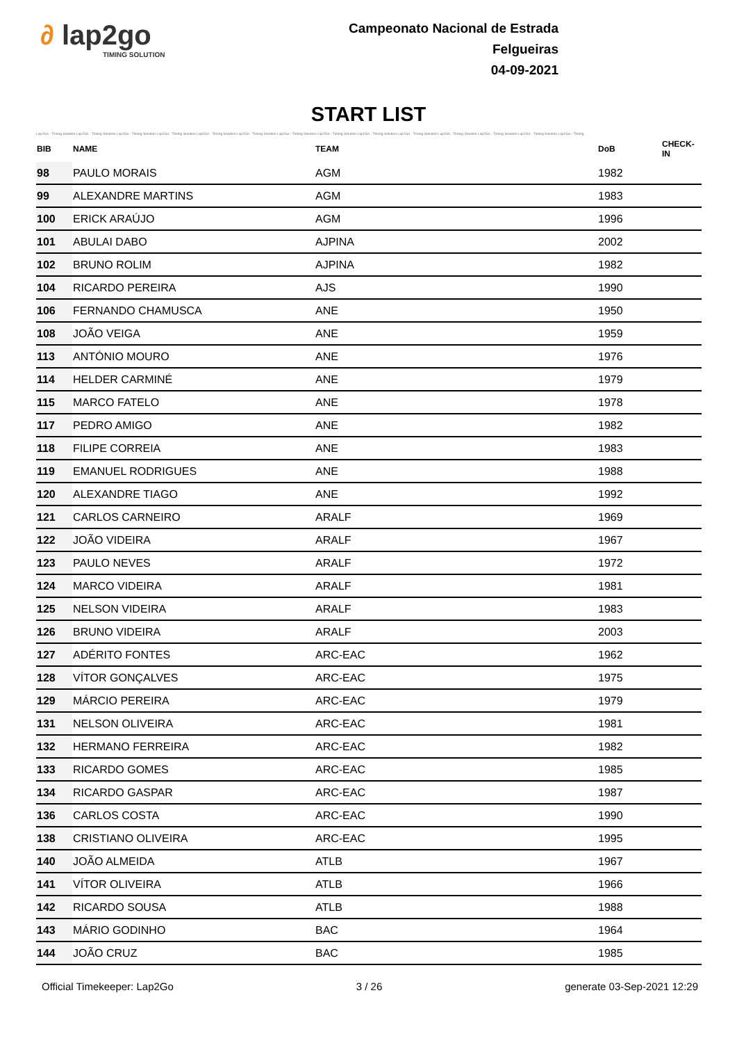∂ lap2go
TIMING SOLUTION
Campeonato Nacional de Estrada
Felgueiras
04-09-2021
START LIST
Lap2Go - Timing Solution Lap2Go - Timing Solution Lap2Go - Timing Solution Lap2Go - Timing Solution Lap2Go - Timing Solution Lap2Go - Timing Solution Lap2Go - Timing Solution Lap2Go - Timing Solution Lap2Go - Timing Solution Lap2Go - Timing Solution Lap2Go - Timing Solution Lap2Go - Timing Solution Lap2Go - Timing Solution Lap2Go - Timing
| BIB | NAME | TEAM | DoB | CHECK-IN |
| --- | --- | --- | --- | --- |
| 98 | PAULO MORAIS | AGM | 1982 | |
| 99 | ALEXANDRE MARTINS | AGM | 1983 | |
| 100 | ERICK ARAÚJO | AGM | 1996 | |
| 101 | ABULAI DABO | AJPINA | 2002 | |
| 102 | BRUNO ROLIM | AJPINA | 1982 | |
| 104 | RICARDO PEREIRA | AJS | 1990 | |
| 106 | FERNANDO CHAMUSCA | ANE | 1950 | |
| 108 | JOÃO VEIGA | ANE | 1959 | |
| 113 | ANTÓNIO MOURO | ANE | 1976 | |
| 114 | HELDER CARMINÉ | ANE | 1979 | |
| 115 | MARCO FATELO | ANE | 1978 | |
| 117 | PEDRO AMIGO | ANE | 1982 | |
| 118 | FILIPE CORREIA | ANE | 1983 | |
| 119 | EMANUEL RODRIGUES | ANE | 1988 | |
| 120 | ALEXANDRE TIAGO | ANE | 1992 | |
| 121 | CARLOS CARNEIRO | ARALF | 1969 | |
| 122 | JOÃO VIDEIRA | ARALF | 1967 | |
| 123 | PAULO NEVES | ARALF | 1972 | |
| 124 | MARCO VIDEIRA | ARALF | 1981 | |
| 125 | NELSON VIDEIRA | ARALF | 1983 | |
| 126 | BRUNO VIDEIRA | ARALF | 2003 | |
| 127 | ADÉRITO FONTES | ARC-EAC | 1962 | |
| 128 | VÍTOR GONÇALVES | ARC-EAC | 1975 | |
| 129 | MÁRCIO PEREIRA | ARC-EAC | 1979 | |
| 131 | NELSON OLIVEIRA | ARC-EAC | 1981 | |
| 132 | HERMANO FERREIRA | ARC-EAC | 1982 | |
| 133 | RICARDO GOMES | ARC-EAC | 1985 | |
| 134 | RICARDO GASPAR | ARC-EAC | 1987 | |
| 136 | CARLOS COSTA | ARC-EAC | 1990 | |
| 138 | CRISTIANO OLIVEIRA | ARC-EAC | 1995 | |
| 140 | JOÃO ALMEIDA | ATLB | 1967 | |
| 141 | VÍTOR OLIVEIRA | ATLB | 1966 | |
| 142 | RICARDO SOUSA | ATLB | 1988 | |
| 143 | MÁRIO GODINHO | BAC | 1964 | |
| 144 | JOÃO CRUZ | BAC | 1985 | |
Official Timekeeper: Lap2Go 3 / 26 generate 03-Sep-2021 12:29